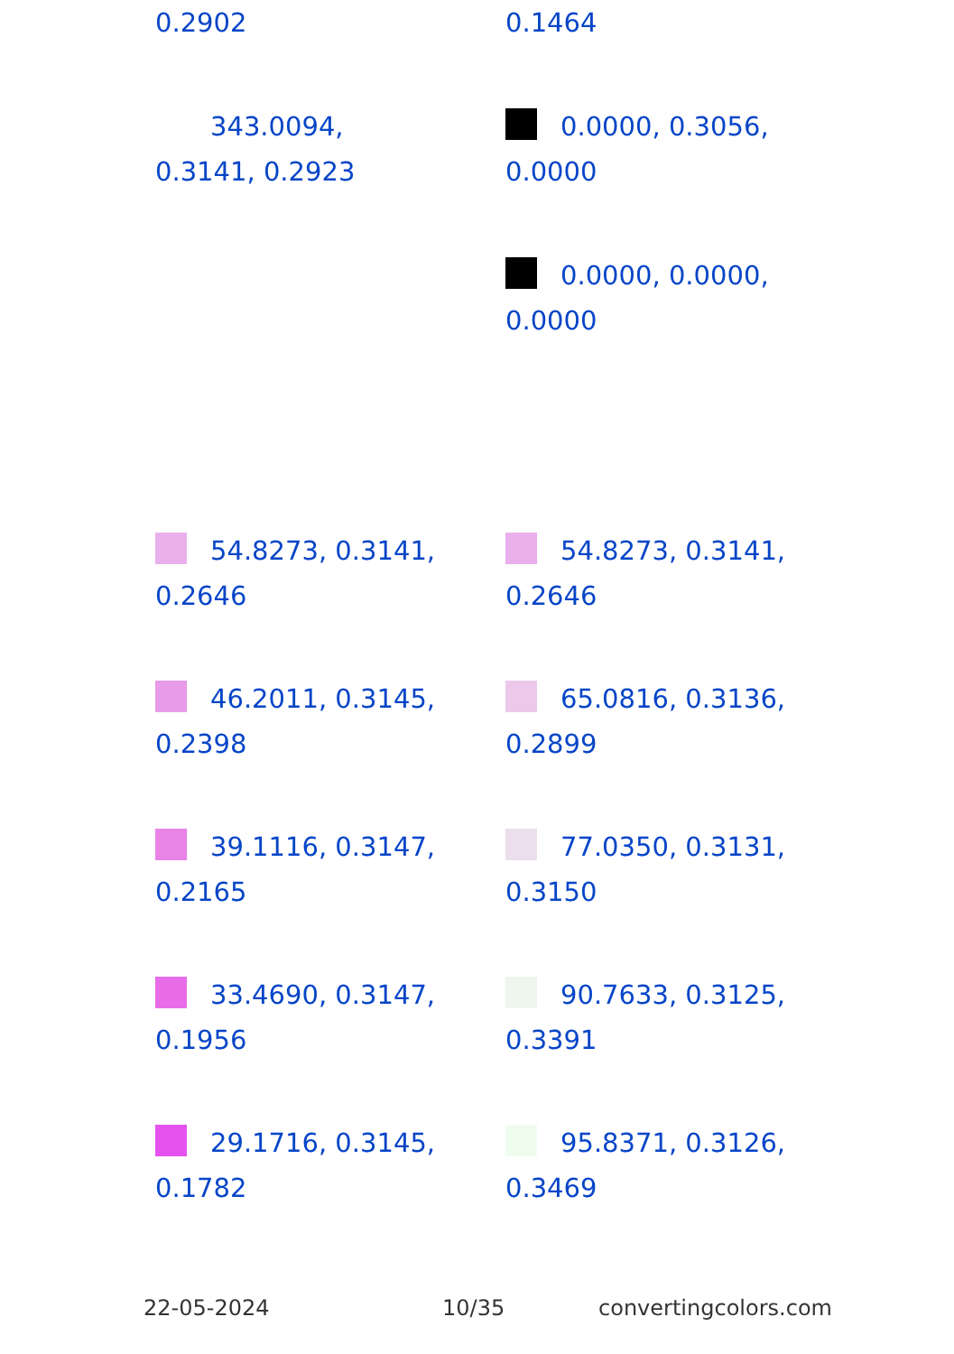0.2902 0.1464
343.0094, 0.3141, 0.2923
0.0000, 0.3056, 0.0000
0.0000, 0.0000, 0.0000
54.8273, 0.3141, 0.2646
54.8273, 0.3141, 0.2646
46.2011, 0.3145, 0.2398
65.0816, 0.3136, 0.2899
39.1116, 0.3147, 0.2165
77.0350, 0.3131, 0.3150
33.4690, 0.3147, 0.1956
90.7633, 0.3125, 0.3391
29.1716, 0.3145, 0.1782
95.8371, 0.3126, 0.3469
22-05-2024 10/35 convertingcolors.com